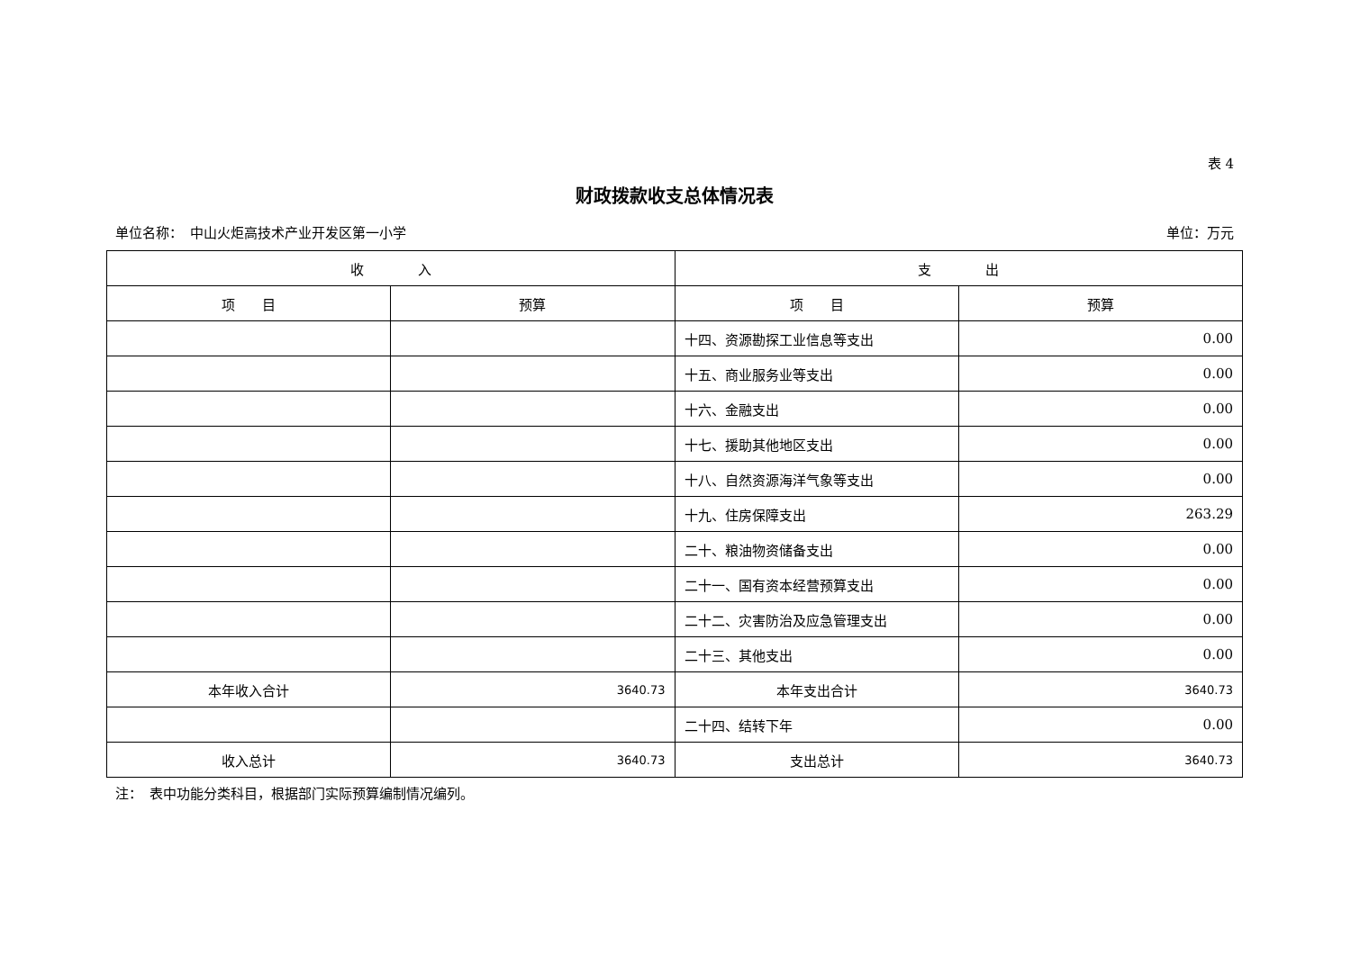表 4
财政拨款收支总体情况表
单位名称：　中山火炬高技术产业开发区第一小学 单位：万元
| 收 入 | | 支 出 | |
| --- | --- | --- | --- |
| 项 目 | 预算 | 项 目 | 预算 |
| | | 十四、资源勘探工业信息等支出 | 0.00 |
| | | 十五、商业服务业等支出 | 0.00 |
| | | 十六、金融支出 | 0.00 |
| | | 十七、援助其他地区支出 | 0.00 |
| | | 十八、自然资源海洋气象等支出 | 0.00 |
| | | 十九、住房保障支出 | 263.29 |
| | | 二十、粮油物资储备支出 | 0.00 |
| | | 二十一、国有资本经营预算支出 | 0.00 |
| | | 二十二、灾害防治及应急管理支出 | 0.00 |
| | | 二十三、其他支出 | 0.00 |
| 本年收入合计 | 3640.73 | 本年支出合计 | 3640.73 |
| | | 二十四、结转下年 | 0.00 |
| 收入总计 | 3640.73 | 支出总计 | 3640.73 |
注：　表中功能分类科目，根据部门实际预算编制情况编列。